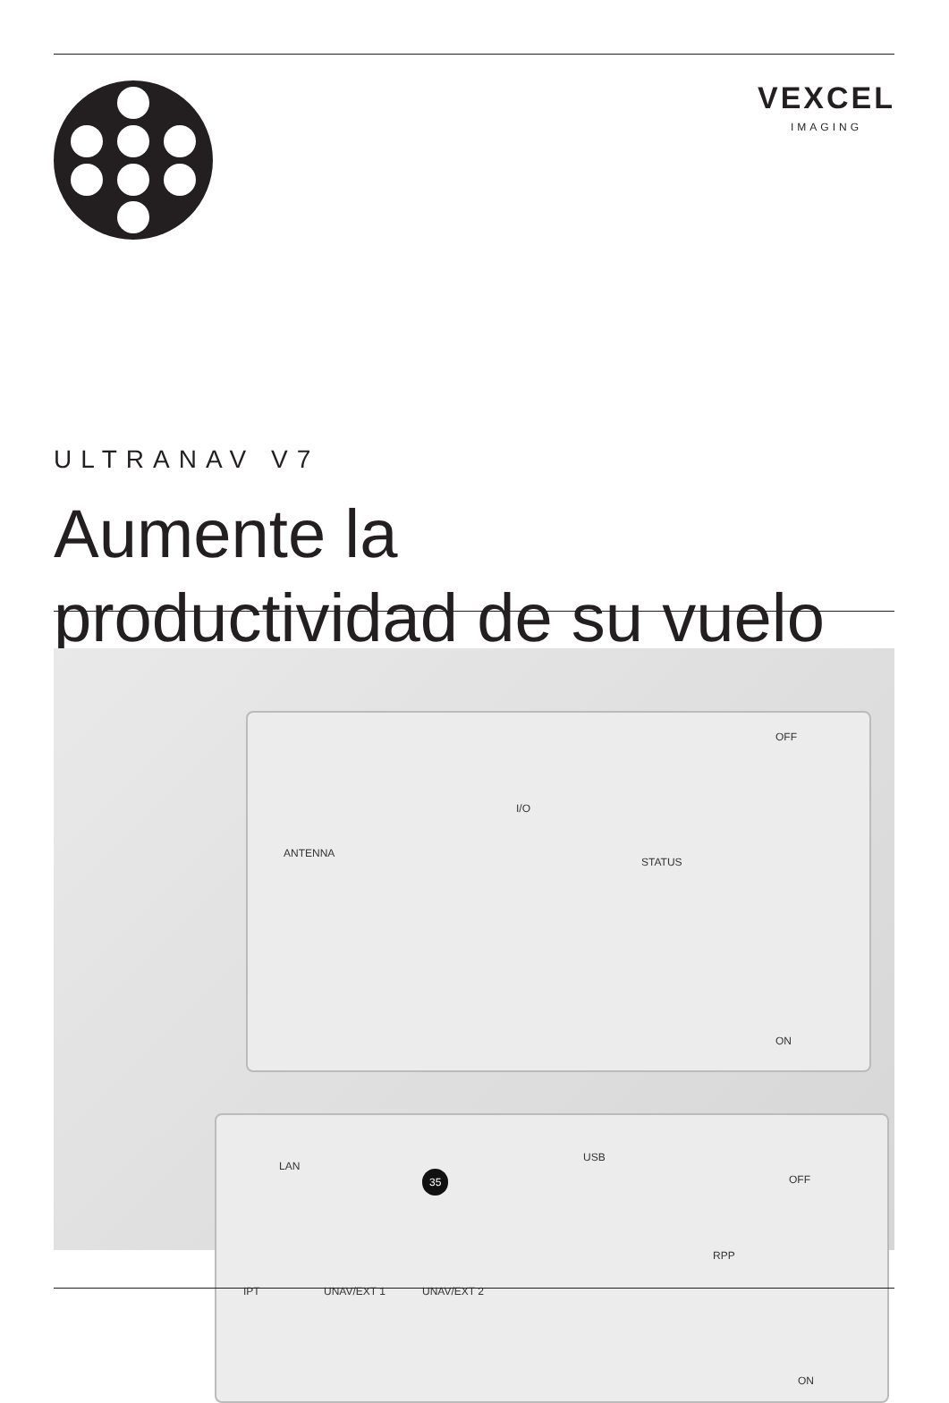VEXCEL
IMAGING
ULTRANAV V7
Aumente la
productividad de su vuelo
ANTENNA
I/O
STATUS
OFF
ON
LAN
35
USB
OFF
RPP
IPT UNAV/EXT 1 UNAV/EXT 2
ON